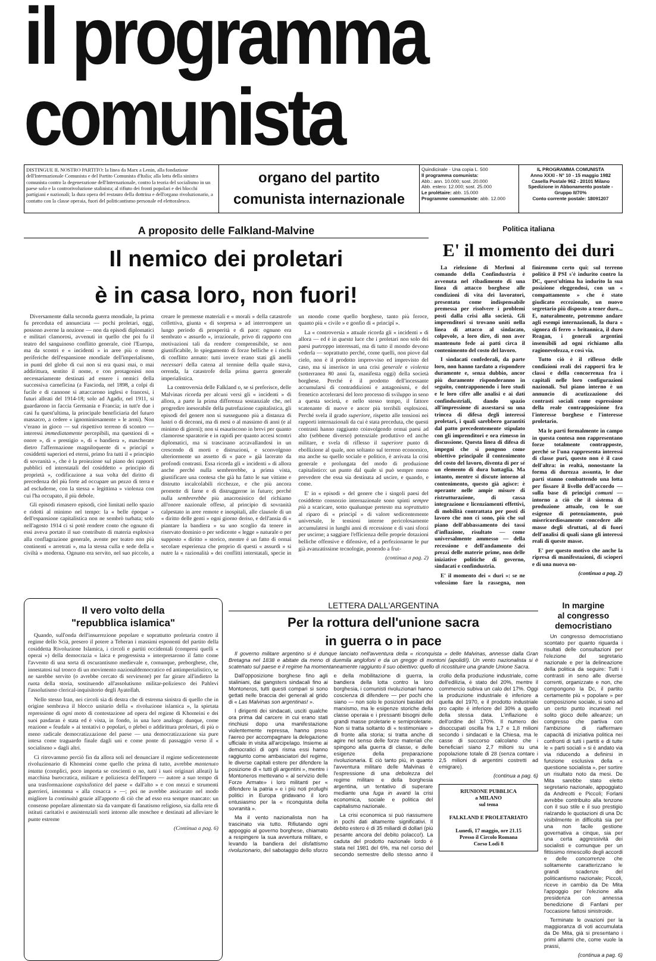il programma comunista
DISTINGUE IL NOSTRO PARTITO: la linea da Marx a Lenin, alla fondazione dell'Internazionale Comunista e del Partito Comunista d'Italia; alla lotta della sinistra comunista contro la degenerazione dell'Internazionale, contro la teoria del socialismo in un paese solo e la controrivoluzione stalinista; al rifiuto dei fronti popolari e dei blocchi partigiani e nazionali; la dura opera del restauro della dottrina e dell'organo rivoluzionario, a contatto con la classe operaia, fuori del politicantismo personale ed elettoralesco.
organo del partito
comunista internazionale
Quindicinale - Una copia L. 500
Il programma comunista:
Abb.: ann. 10.000; sost. 20.000
Abb. estero: 12.000; sost. 25.000
Le prolétaire: abb. 15.000
Programme communiste: abb. 12.000
IL PROGRAMMA COMUNISTA
Anno XXXI - N° 10 - 15 maggio 1982
Casella Postale 962 - 20101 Milano
Spedizione in Abbonamento postale - Gruppo II/70%
Conto corrente postale: 18091207
A proposito delle Falkland-Malvine
Il nemico dei proletari
è in casa loro, non fuori!
Diversamente dalla seconda guerra mondiale, la prima fu preceduta ed annunciata — pochi proletari, oggi, possono averne la nozione — non da episodi diplomatici e militari clamorosi, avvenuti in quello che poi fu il teatro del sanguinoso conflitto generale, cioè l'Europa, ma da scontri e « incidenti » in aree più o meno periferiche dell'espansione mondiale dell'imperialismo, in punti del globo di cui non si era quasi mai, o mai addirittura, sentito il nome, e con protagonisti non necessariamente destinati ad essere i nemici della successiva carneficina (a Fascioda, nel 1898, a colpi di fucile e di cannone si attaccarono inglesi e francesi, i futuri alleati del 1914-18; solo ad Agadir, nel 1911, si guardarono in faccia Germania e Francia; in tutt'e due i casi fu quest'ultima, la principale beneficiaria del futuro massacro, a cedere « ignominiosamente » le armi). Non v'erano in gioco — sul rispettivo terreno di scontro — interessi immediatamente percepibili, ma questioni di « onore », di « prestigio », di « bandiera », mascherate dietro l'affermazione magniloquente di « principî » cosiddetti superiori ed eterni, primo fra tutti il « principio di sovranità », che è la proiezione sul piano dei rapporti pubblici ed interstatali del cosiddetto « principio di proprietà », codificazione a sua volta del diritto di precedenza del più forte ad occupare un pezzo di terra e ad escluderne, con la stessa « legittima » violenza con cui l'ha occupato, il più debole.
Gli episodi rimasero episodi, cioè limitati nello spazio e ridotti al minimo nel tempo: la « belle époque » dell'espansione capitalistica non ne sembrò turbata; solo nell'agosto 1914 ci si potè rendere conto che ognuno di essi aveva portato il suo contributo di materia esplosiva alla conflagrazione generale, avente per teatro non più continenti « arretrati », ma la stessa culla e sede della « civiltà » moderna. Ognuno era servito, nel suo piccolo, a creare le premesse materiali e « morali » della catastrofe collettiva, giunta « di sorpresa » ad interrompere un lungo periodo di prosperità e di pace: ognuno era sembrato « assurdo », irrazionale, privo di rapporto con motivazioni tali da rendere comprensibile, se non giustificabile, lo spiegamento di forze belliche e i rischi di conflitto armato: tutti invece erano stati gli anelli necessari della catena al termine della quale stava, orrenda, la catastrofe della prima guerra generale imperialistica.
La controversia delle Falkland o, se si preferisce, delle Malvinas ricorda per alcuni versi gli « incidenti » di allora, a parte la prima differenza sostanziale che, nel progredire inesorabile della putrefazione capitalistica, gli episodi del genere non si susseguono più a distanza di lustri o di decenni, ma di mesi o al massimo di anni (e al minimo di giorni); non si esauriscono in brevi per quanto clamorose sparatorie e in rapidi per quanto accesi scontri diplomatici, ma si trascinano accavallandosi in un crescendo di morti e distruzioni, e sconvolgono ulteriormente un assetto di « pace » già lacerato da profondi contrasti. Essa ricorda gli « incidenti » di allora anche perché nulla sembrerebbe, a prima vista, giustificare una contesa che già ha fatto le sue vittime e distrutto incalcolabili ricchezze, e che più ancora promette di farne e di distruggerne in futuro; perché nulla sembrerebbe più anacronistico del richiamo all'onore nazionale offeso, al principio di sovranità calpestato in aree remote e inospitali, alle clausole di un « diritto delle genti » ogni giorno deriso, e dell'ansia di « piantare la bandiera » su uno scoglio da tenere in riservato dominio o per sedicente « legge » naturale o per supposto « diritto » storico, mentre è un fatto di ormai secolare esperienza che proprio di questi « assurdi » si nutre la « razionalità » dei conflitti interstatali, specie in un mondo come quello borghese, tanto più feroce, quanto più « civile » e gonfio di « principî ».
La « controversia » attuale ricorda gli « incidenti » di allora — ed è in questa luce che i proletari non solo dei paesi purtroppo interessati, ma di tutto il mondo devono vederla — soprattutto perché, come quelli, non piove dal cielo, non è il prodotto improvviso ed imprevisto del caso, ma si inserisce in una crisi generale e violenta (sotterranea 80 anni fa, manifesta oggi) della società borghese. Perché è il prodotto dell'incessante accumularsi di contraddizioni e antagonismi, e del frenetico accelerarsi del loro processo di sviluppo in seno a questa società, e nello stesso tempo, il fattore scatenante di nuove e ancor più terribili esplosioni. Perché svela il grado superiore, rispetto alle tensioni nei rapporti internazionali da cui è stata preceduta, che questi contrasti hanno raggiunto coinvolgendo ormai paesi ad alto (sebbene diverso) potenziale produttivo ed anche militare, e svela di riflesso il superiore punto di ebollizione al quale, non soltanto sul terreno economico, ma anche su quello sociale e politico, è arrivata la crisi generale e prolungata del modo di produzione capitalistico: un punto dal quale si può sempre meno prevedere che essa sia destinata ad uscire, e quando, e come.
E' in « episodi » del genere che i singoli paesi del cosiddetto consorzio internazionale sono spinti sempre più a scaricare, sotto qualunque pretesto ma soprattutto al riparo di « principî » di valore sedicentemente universale, le tensioni interne pericolosamente accumulatesi in lunghi anni di recessione e di vani sforzi per uscirne; a saggiare l'efficienza delle proprie dotazioni belliche offensive e difensive, ed a perfezionarne le pur già avanzatissime tecnologie, ponendo a frut-
(continua a pag. 2)
Politica italiana
E' il momento dei duri
La rielezione di Merloni al comando della Confindustria è avvenuta nel ribadimento di una linea di attacco borghese alle condizioni di vita dei lavoratori, presentata come indispensabile premessa per risolvere i problemi posti dalla crisi alla società. Gli imprenditori si trovano uniti nella linea di attacco al sindacato, colpevole, a loro dire, di non aver mantenuto fede ai patti circa il contenimento del costo del lavoro.
I sindacati confederali, da parte loro, non hanno tardato a rispondere duramente e, senza dubbio, ancor più duramente risponderanno in seguito, contrapponendo i loro studi e le loro cifre alle analisi e ai dati confindustriali, dando spazio all'impressione di assestarsi su una trincea di difesa degli interessi proletari, i quali sarebbero garantiti dal patto precedentemente stipulato con gli imprenditori e ora rimesso in discussione. Questa linea di difesa di impegni che si pongono come obiettivo principale il contenimento del costo del lavoro, diventa di per sé un elemento di dura battaglia. Ma intanto, mentre si discute intorno al contenimento, questo già agisce: è operante nelle ampie misure di ristrutturazione, di cassa integrazione e licenziamenti effettivi, di mobilità contrattata per posti di lavoro che non ci sono, più che sul piano dell'abbassamento dei tassi d'inflazione, risultato — come universalmente ammesso — della recessione e dell'andamento dei prezzi delle materie prime, non delle iniziative politiche di governo, sindacati e confindustria.
E' il momento dei « duri »: se ne volessimo fare la rassegna, non finiremmo certo qui: sul terreno politico il PSI s'è indurito contro la DC, quest'ultima ha indurito la sua posizione eleggendosi, con un « compattamento » che è stato giudicato eccezionale, un nuovo segretario più disposto a tener duro... E, naturalmente, potremmo andare agli esempi internazionali, la dura « signora di ferro » britannica, il duro Reagan, i generali argentini insensibili ad ogni richiamo alla ragionevolezza, e così via.
Tutto ciò è il riflesso delle condizioni reali dei rapporti fra le classi e della concorrenza fra i capitali nelle loro configurazioni nazionali. Sul piano interno è un annuncio di acutizzazione dei contrasti sociali come espressione della reale contrapposizione fra l'interesse borghese e l'interesse proletario.
Ma le parti formalmente in campo in questa contesa non rappresentano forze totalmente contrapposte, perché se l'una rappresenta interessi di classe puri, questo non è il caso dell'altra: in realtà, nonostante la forma di durezza assunta, le due parti stanno combattendo una lotta per fissare il livello dell'accordo — sulla base di principi comuni — intorno a ciò che il sistema di produzione attuale, con le sue esigenze di potenziamento, può misericordiosamente concedere alle masse degli sfruttati, al di fuori dell'analisi di quali siano gli interessi reali di queste masse.
E' per questo motivo che anche la ripresa di manifestazioni, di scioperi e di una nuova on-
(continua a pag. 2)
Il vero volto della
"repubblica islamica"
Quando, sull'onda dell'insurrezione popolare e soprattutto proletaria contro il regime dello Scià, presero il potere a Teheran i massimi esponenti del partito della cosiddetta Rivoluzione Islamica, i circoli e partiti occidentali (compresi quelli « operai ») della democrazia « laica e progressista » interpretarono il fatto come l'avvento di una sorta di oscurantismo medievale e, comunque, preborghese, che, innestatosi sul tronco di un movimento nazionaldemocratico ed antimperialistico, se ne sarebbe servito (o avrebbe cercato di servirsene) per far girare all'indietro la ruota della storia, sostituendo all'assolutismo militar-poliziesco dei Pahlevi l'assolutismo clerical-inquisitorio degli Ayatollah.
Nello stesso Iran, nei circoli sia di destra che di estrema sinistra di quello che in origine sembrava il blocco unitario della « rivoluzione islamica », la spietata repressione di ogni moto di contestazione ad opera del regime di Khomeini e dei suoi pasdaran è stata ed è vista, in fondo, in una luce analoga: dunque, come reazione « feudale » ai tentativi o popolari, o plebei o addirittura proletari, di più o meno radicale democratizzazione del paese — una democratizzazione sia pure intesa come traguardo finale dagli uni e come ponte di passaggio verso il « socialismo » dagli altri.
Ci ritrovammo perciò fin da allora soli nel denunciare il regime sedicentemente rivoluzionario di Khomeini come quello che prima di tutto, avrebbe mantenuto intatta (complici, poco importa se coscienti o no, tutti i suoi originari alleati) la macchina burocratica, militare e poliziesca dell'Impero — autore a suo tempo di una trasformazione capitalistica del paese « dall'alto » e con mezzi e strumenti guerrieri, insomma « alla cosacca » —; poi ne avrebbe assicurato nel modo migliore la continuità grazie all'apporto di ciò che ad esso era sempre mancato: un consenso popolare alimentato sia da vampate di fanatismo religioso, sia dalla rete di istituti caritativi e assistenziali sorti intorno alle moschee e destinati ad alleviare le punte estreme
(Continua a pag. 6)
LETTERA DALL'ARGENTINA
Per la rottura dell'unione sacra
in guerra o in pace
Il governo militare argentino si è dunque lanciato nell'avventura della « riconquista » delle Malvinas, annesse dalla Gran Bretagna nel 1838 e abitate da meno di duemila anglofoni e da un gregge di montoni (apolidi!). Un vento nazionalista si è scatenato sul paese e il regime ha momentaneamente raggiunto il suo obiettivo: quello di ricostituire una grande Unione Sacra.
Dall'opposizione borghese fino agli staliniani, dai gangsters sindacali fino ai Montoneros, tutti questi compari si sono gettati nelle braccia dei generali al grido di « Las Malvinas son argentinas! ».
I dirigenti dei sindacati, usciti qualche ora prima dal carcere in cui erano stati rinchiusi dopo una manifestazione violentemente repressa, hanno preso l'aereo per accompagnare la delegazione ufficiale in visita all'arcipelago. Insieme ai democratici di ogni risma essi hanno raggiunto come ambasciatori del regime, le diverse capitali estere per difendere la posizione di « tutti gli argentini », mentre i Montoneros mettevano « al servizio delle Forze Armate» i loro militanti per « difendere la patria » e i più noti profughi politici in Europa gridavano il loro entusiasmo per la « riconquista della sovranità ».
Ma il vento nazionalista non ha trascinato via tutto. Rifiutando ogni appoggio al governo borghese, chiamato a respingere la sua avventura militare, e levando la bandiera del disfattismo rivoluzionario, del sabotaggio dello sforzo e della mobilitazione di guerra, la bandiera della lotta contro la loro borghesia, i comunisti rivoluzionari hanno coscienza di difendere — per pochi che siano — non solo le posizioni basilari del marxismo, ma le esigenze storiche della classe operaia e i pressanti bisogni delle grandi masse proletarie e semiproletarie. Non si tratta soltanto di « testimoniare » di fronte alla storia; si tratta anche di agire nel senso delle forze materiali che spingono alla guerra di classe, e delle esigenze della preparazione rivoluzionaria. E ciò tanto più, in quanto l'avventura militare delle Malvinas è l'espressione di una debolezza del regime militare e della borghesia argentina, un tentativo di superare mediante una fuga in avanti la crisi economica, sociale e politica del capitalismo nazionale.
La crisi economica si può riassumere in pochi dati altamente significativi. Il debito estero è di 35 miliardi di dollari (più pesante ancora del debito polacco!). La caduta del prodotto nazionale lordo è stata nel 1981 del 6%, ma nel corso del secondo semestre dello stesso anno il crollo della produzione industriale, come dell'edilizia, è stato del 20%, mentre il commercio subiva un calo del 17%. Oggi la produzione industriale è inferiore a quella del 1970, e il prodotto industriale pro capite è inferiore del 30% a quello della stessa data. L'inflazione è dell'ordine del 170%. Il numero dei disoccupati oscilla fra 1,7 e 1,8 milioni secondo i sindacati e la Chiesa, ma le casse di soccorso calcolano che i beneficiari siano 2,7 milioni su una popolazione totale di 28 (senza contare i 2,5 milioni di argentini costretti ad emigrare).
(continua a pag. 6)
RIUNIONE PUBBLICA
a MILANO
sul tema
FALKLAND E PROLETARIATO
Lunedì, 17 maggio, ore 21.15
Presso il Circolo Romana
Corso Lodi 8
In margine
al congresso
democristiano
Un congresso democristiano scontato per quanto riguarda i risultati delle consultazioni per l'elezione del segretario nazionale e per la delineazione della politica da seguire: Tutti i contrasti in seno alle diverse correnti, organizzate e non, che compongono la Dc, il partito certamente più « popolare » per composizione sociale, si sono ad un certo punto incuneati nel solito gioco delle alleanze; un congresso che partiva con l'ambizione di riaffermare capacità di iniziativa politica nei confronti di tutti i partiti e di tutte le « parti sociali » si è andato via via riducendo a definirsi in funzione esclusiva della « questione socialista », per sortire un risultato noto da mesi. De Mita sarebbe stato eletto segretario nazionale, appoggiato da Andreotti e Piccoli; Forlani avrebbe contribuito alla tenzone con il suo stile e il suo prestigio rialzando le quotazioni di una Dc visibilmente in difficoltà sia per una non facile gestione governativa a cinque, sia per una certa aggressività dei socialisti e comunque per un fittissimo rimescollo degli accordi e delle concorrenze che solitamente caratterizzano le grandi scadenze del politicantismo nazionale; Piccoli, riceve in cambio da De Mita l'appoggio per l'elezione alla presidenza con annessa benedizione di Fanfani per l'occasione fattosi sinistroide.
Terminate le ovazioni per la maggioranza di voti accumulata da De Mita, già si presentano i primi allarmi che, come vuole la prassi,
(continua a pag. 6)